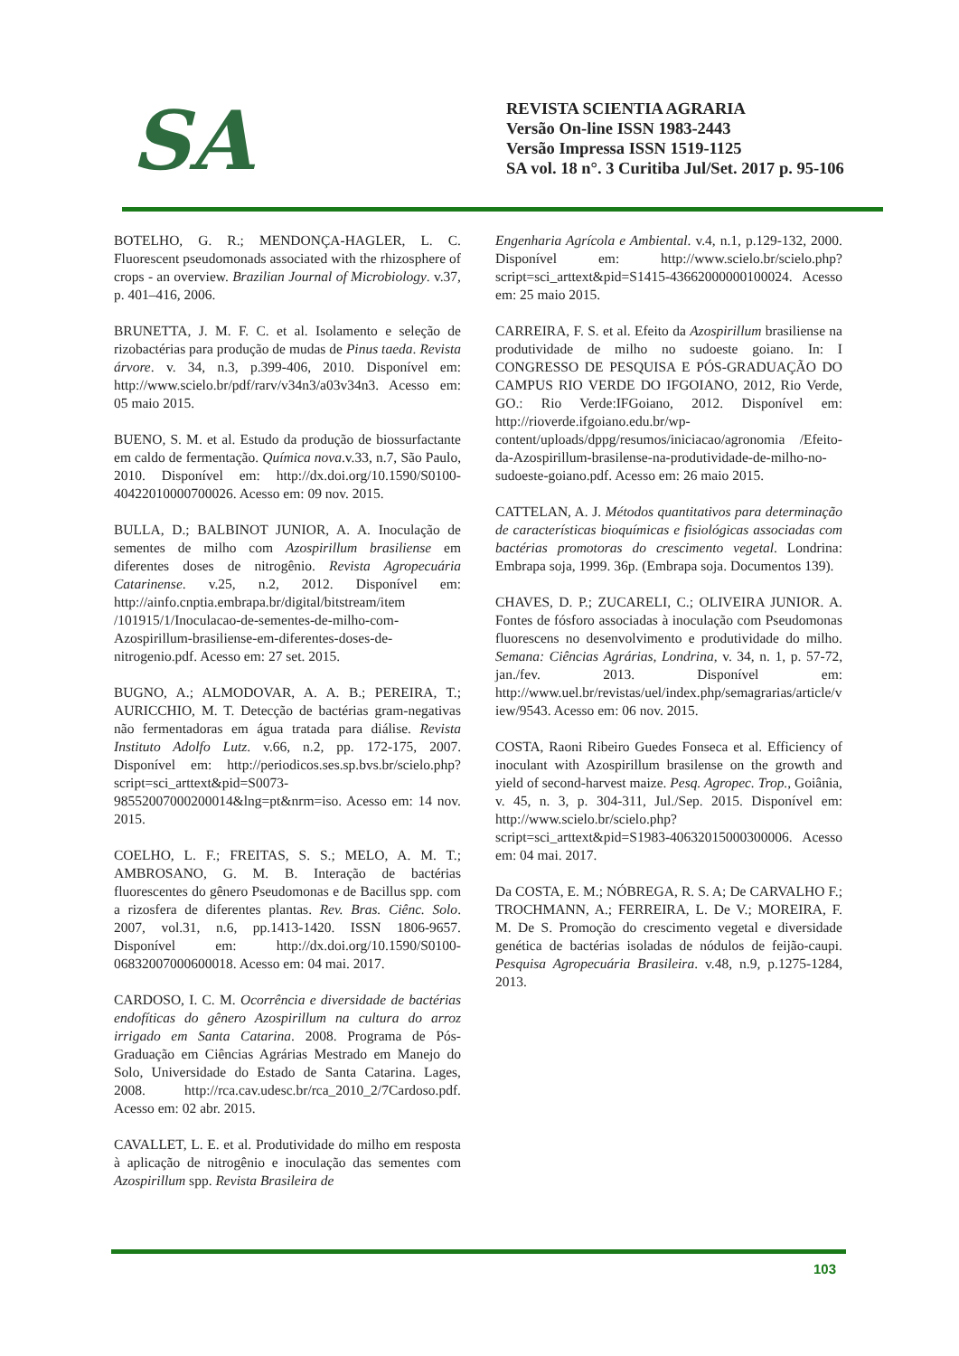SA
REVISTA SCIENTIA AGRARIA
Versão On-line ISSN 1983-2443
Versão Impressa ISSN 1519-1125
SA vol. 18 n°. 3 Curitiba Jul/Set. 2017 p. 95-106
BOTELHO, G. R.; MENDONÇA-HAGLER, L. C. Fluorescent pseudomonads associated with the rhizosphere of crops - an overview. Brazilian Journal of Microbiology. v.37, p. 401–416, 2006.
BRUNETTA, J. M. F. C. et al. Isolamento e seleção de rizobactérias para produção de mudas de Pinus taeda. Revista árvore. v. 34, n.3, p.399-406, 2010. Disponível em: http://www.scielo.br/pdf/rarv/v34n3/a03v34n3. Acesso em: 05 maio 2015.
BUENO, S. M. et al. Estudo da produção de biossurfactante em caldo de fermentação. Química nova.v.33, n.7, São Paulo, 2010. Disponível em: http://dx.doi.org/10.1590/S0100-40422010000700026. Acesso em: 09 nov. 2015.
BULLA, D.; BALBINOT JUNIOR, A. A. Inoculação de sementes de milho com Azospirillum brasiliense em diferentes doses de nitrogênio. Revista Agropecuária Catarinense. v.25, n.2, 2012. Disponível em: http://ainfo.cnptia.embrapa.br/digital/bitstream/item /101915/1/Inoculacao-de-sementes-de-milho-com-Azospirillum-brasiliense-em-diferentes-doses-de-nitrogenio.pdf. Acesso em: 27 set. 2015.
BUGNO, A.; ALMODOVAR, A. A. B.; PEREIRA, T.; AURICCHIO, M. T. Detecção de bactérias gram-negativas não fermentadoras em água tratada para diálise. Revista Instituto Adolfo Lutz. v.66, n.2, pp. 172-175, 2007. Disponível em: http://periodicos.ses.sp.bvs.br/scielo.php?script=sci_arttext&pid=S0073-98552007000200014&lng=pt&nrm=iso. Acesso em: 14 nov. 2015.
COELHO, L. F.; FREITAS, S. S.; MELO, A. M. T.; AMBROSANO, G. M. B. Interação de bactérias fluorescentes do gênero Pseudomonas e de Bacillus spp. com a rizosfera de diferentes plantas. Rev. Bras. Ciênc. Solo. 2007, vol.31, n.6, pp.1413-1420. ISSN 1806-9657. Disponível em: http://dx.doi.org/10.1590/S0100-06832007000600018. Acesso em: 04 mai. 2017.
CARDOSO, I. C. M. Ocorrência e diversidade de bactérias endofíticas do gênero Azospirillum na cultura do arroz irrigado em Santa Catarina. 2008. Programa de Pós-Graduação em Ciências Agrárias Mestrado em Manejo do Solo, Universidade do Estado de Santa Catarina. Lages, 2008. http://rca.cav.udesc.br/rca_2010_2/7Cardoso.pdf. Acesso em: 02 abr. 2015.
CAVALLET, L. E. et al. Produtividade do milho em resposta à aplicação de nitrogênio e inoculação das sementes com Azospirillum spp. Revista Brasileira de
Engenharia Agrícola e Ambiental. v.4, n.1, p.129-132, 2000. Disponível em: http://www.scielo.br/scielo.php?script=sci_arttext&pid=S1415-43662000000100024. Acesso em: 25 maio 2015.
CARREIRA, F. S. et al. Efeito da Azospirillum brasiliense na produtividade de milho no sudoeste goiano. In: I CONGRESSO DE PESQUISA E PÓS-GRADUAÇÃO DO CAMPUS RIO VERDE DO IFGOIANO, 2012, Rio Verde, GO.: Rio Verde:IFGoiano, 2012. Disponível em: http://rioverde.ifgoiano.edu.br/wp-content/uploads/dppg/resumos/iniciacao/agronomia /Efeito-da-Azospirillum-brasilense-na-produtividade-de-milho-no-sudoeste-goiano.pdf. Acesso em: 26 maio 2015.
CATTELAN, A. J. Métodos quantitativos para determinação de características bioquímicas e fisiológicas associadas com bactérias promotoras do crescimento vegetal. Londrina: Embrapa soja, 1999. 36p. (Embrapa soja. Documentos 139).
CHAVES, D. P.; ZUCARELI, C.; OLIVEIRA JUNIOR. A. Fontes de fósforo associadas à inoculação com Pseudomonas fluorescens no desenvolvimento e produtividade do milho. Semana: Ciências Agrárias, Londrina, v. 34, n. 1, p. 57-72, jan./fev. 2013. Disponível em: http://www.uel.br/revistas/uel/index.php/semagrarias/article/view/9543. Acesso em: 06 nov. 2015.
COSTA, Raoni Ribeiro Guedes Fonseca et al. Efficiency of inoculant with Azospirillum brasilense on the growth and yield of second-harvest maize. Pesq. Agropec. Trop., Goiânia, v. 45, n. 3, p. 304-311, Jul./Sep. 2015. Disponível em: http://www.scielo.br/scielo.php?script=sci_arttext&pid=S1983-40632015000300006. Acesso em: 04 mai. 2017.
Da COSTA, E. M.; NÓBREGA, R. S. A; De CARVALHO F.; TROCHMANN, A.; FERREIRA, L. De V.; MOREIRA, F. M. De S. Promoção do crescimento vegetal e diversidade genética de bactérias isoladas de nódulos de feijão‑caupi. Pesquisa Agropecuária Brasileira. v.48, n.9, p.1275-1284, 2013.
103